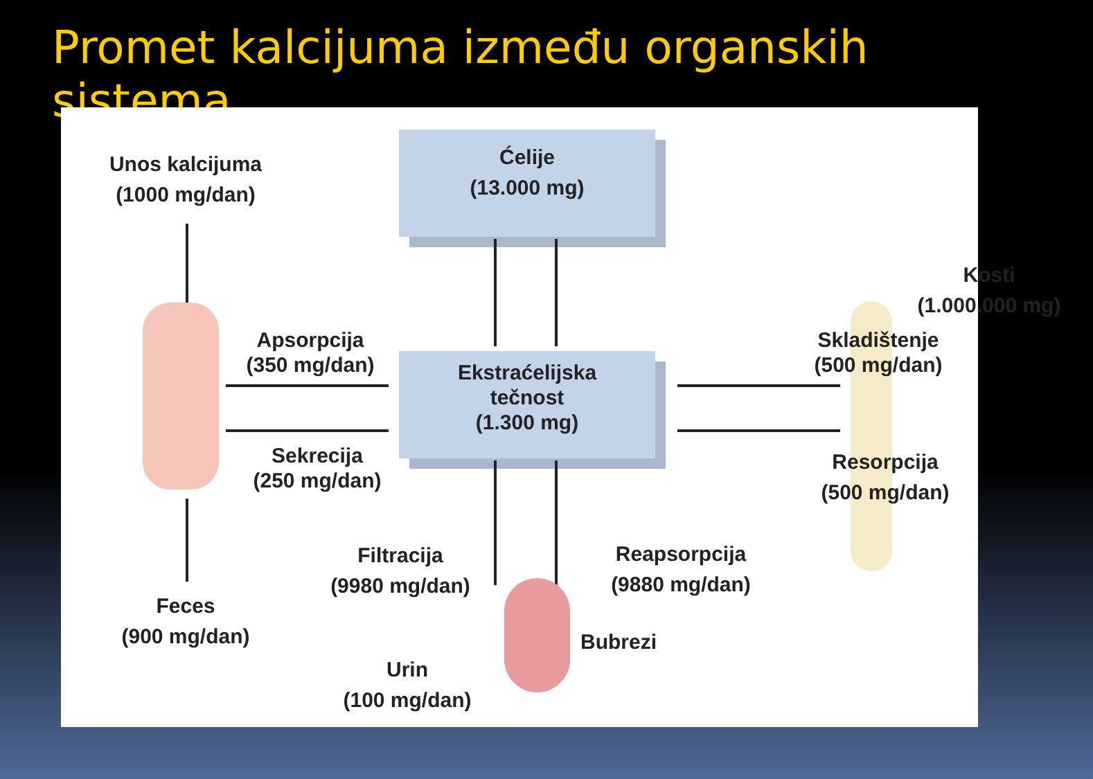Promet kalcijuma između organskih sistema
Unos kalcijuma
(1000 mg/dan)
Ćelije
(13.000 mg)
Kosti
(1.000.000 mg)
Apsorpcija
(350 mg/dan)
Ekstraćelijska
tečnost
(1.300 mg)
Skladištenje
(500 mg/dan)
Sekrecija
(250 mg/dan)
Resorpcija
(500 mg/dan)
Filtracija
(9980 mg/dan)
Reapsorpcija
(9880 mg/dan)
Feces
(900 mg/dan)
Bubrezi
Urin
(100 mg/dan)